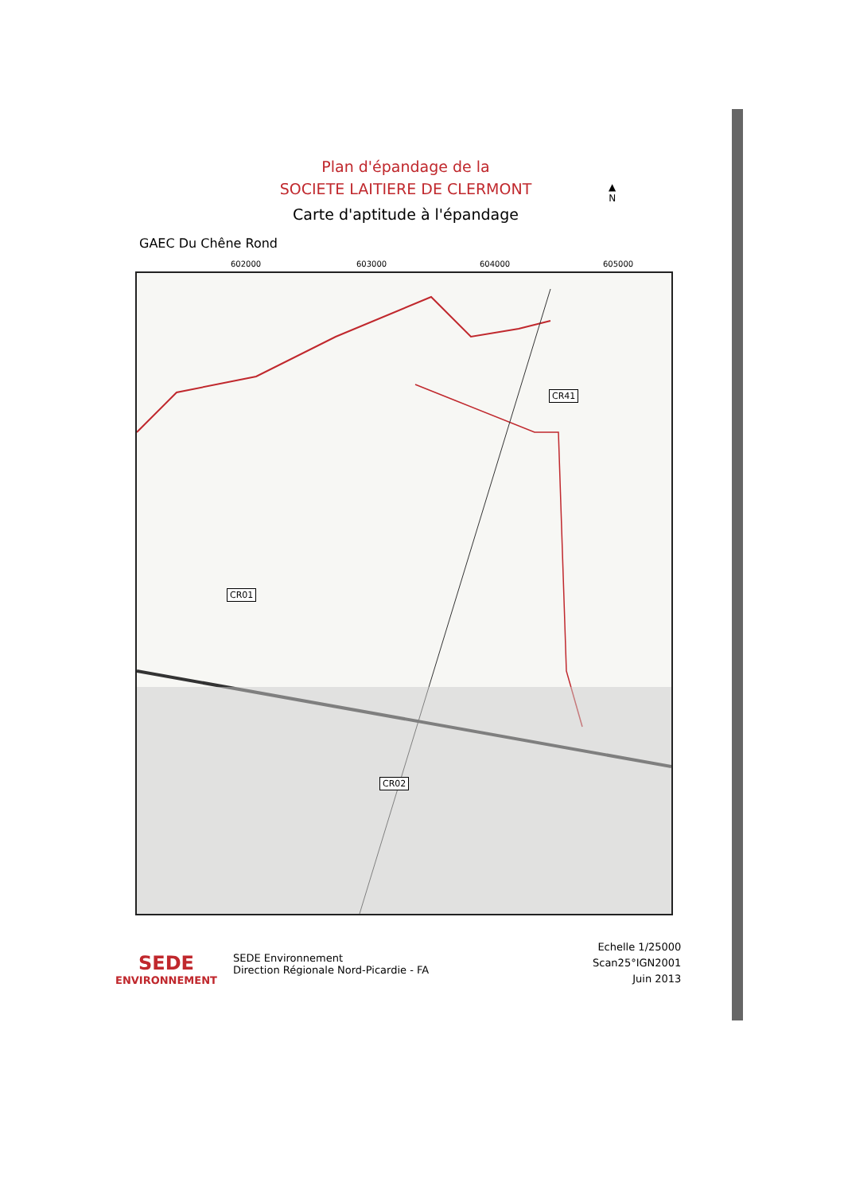Plan d'épandage de la
SOCIETE LAITIERE DE CLERMONT
Carte d'aptitude à l'épandage
▲
N
GAEC Du Chêne Rond
602000 603000 604000 605000
CR41
CR01
CR02
SEDE
ENVIRONNEMENT
SEDE Environnement
Direction Régionale Nord-Picardie - FA
Echelle 1/25000
Scan25°IGN2001
Juin 2013